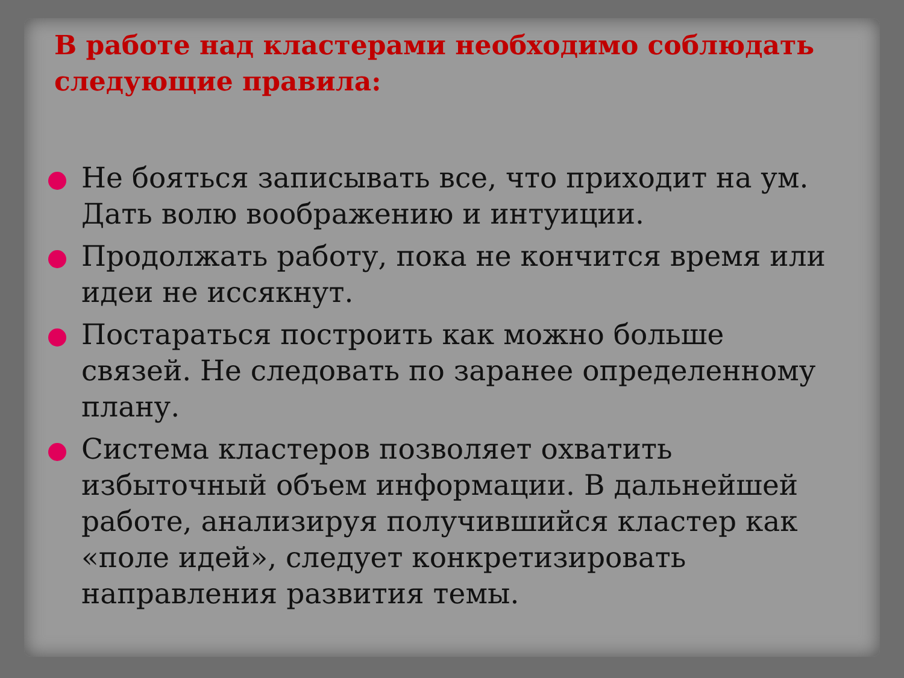В работе над кластерами необходимо соблюдать следующие правила:
Не бояться записывать все, что приходит на ум. Дать волю воображению и интуиции.
Продолжать работу, пока не кончится время или идеи не иссякнут.
Постараться построить как можно больше связей. Не следовать по заранее определенному плану.
Система кластеров позволяет охватить избыточный объем информации. В дальнейшей работе, анализируя получившийся кластер как «поле идей», следует конкретизировать направления развития темы.